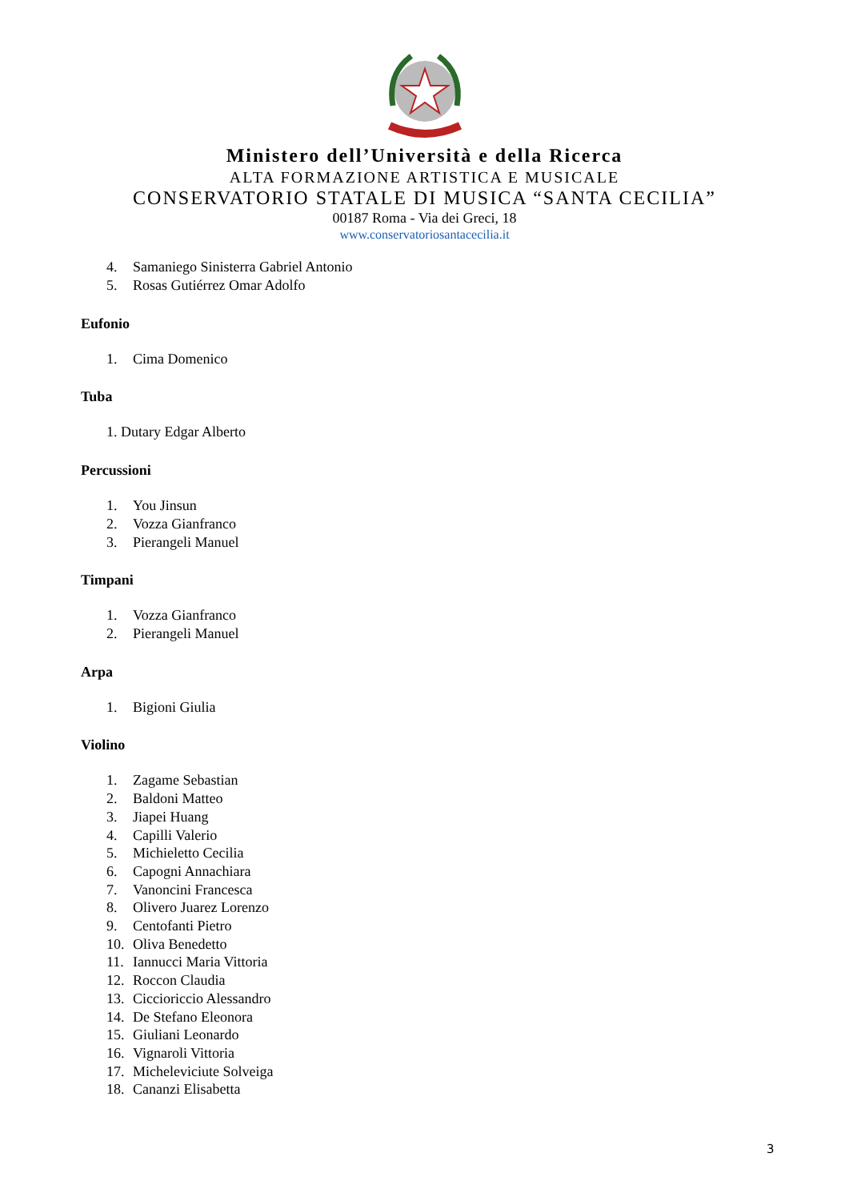Ministero dell’Università e della Ricerca
ALTA FORMAZIONE ARTISTICA E MUSICALE
CONSERVATORIO STATALE DI MUSICA “SANTA CECILIA”
00187 Roma - Via dei Greci, 18
www.conservatoriosantacecilia.it
4. Samaniego Sinisterra Gabriel Antonio
5. Rosas Gutiérrez Omar Adolfo
Eufonio
1. Cima Domenico
Tuba
1. Dutary Edgar Alberto
Percussioni
1. You Jinsun
2. Vozza Gianfranco
3. Pierangeli Manuel
Timpani
1. Vozza Gianfranco
2. Pierangeli Manuel
Arpa
1. Bigioni Giulia
Violino
1. Zagame Sebastian
2. Baldoni Matteo
3. Jiapei Huang
4. Capilli Valerio
5. Michieletto Cecilia
6. Capogni Annachiara
7. Vanoncini Francesca
8. Olivero Juarez Lorenzo
9. Centofanti Pietro
10. Oliva Benedetto
11. Iannucci Maria Vittoria
12. Roccon Claudia
13. Ciccioriccio Alessandro
14. De Stefano Eleonora
15. Giuliani Leonardo
16. Vignaroli Vittoria
17. Micheleviciute Solveiga
18. Cananzi Elisabetta
3